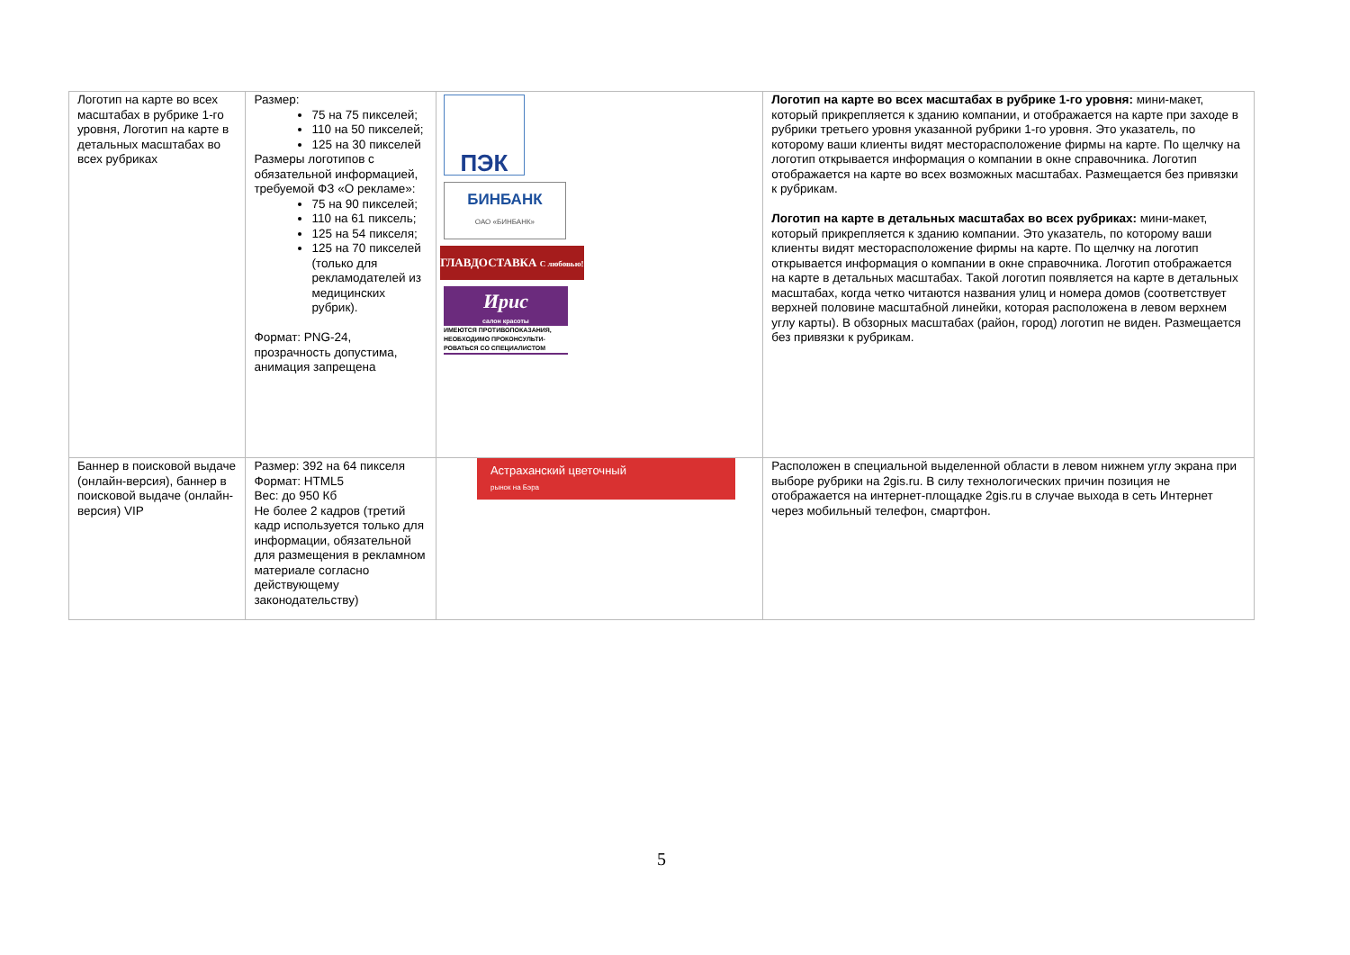| Логотип на карте во всех масштабах в рубрике 1-го уровня, Логотип на карте в детальных масштабах во всех рубриках | Размер: 75 на 75 пикселей; 110 на 50 пикселей; 125 на 30 пикселей Размеры логотипов с обязательной информацией, требуемой ФЗ «О рекламе»: 75 на 90 пикселей; 110 на 61 пиксель; 125 на 54 пикселя; 125 на 70 пикселей (только для рекламодателей из медицинских рубрик). Формат: PNG-24, прозрачность допустима, анимация запрещена | ПЭК БИНБАНК ОАО «БИНБАНК» ГЛАВДОСТАВКА С любовью! Ирис салон красоты ИМЕЮТСЯ ПРОТИВОПОКАЗАНИЯ, НЕОБХОДИМО ПРОКОНСУЛЬТИ-РОВАТЬСЯ СО СПЕЦИАЛИСТОМ | Логотип на карте во всех масштабах в рубрике 1-го уровня: мини-макет, который прикрепляется к зданию компании, и отображается на карте при заходе в рубрики третьего уровня указанной рубрики 1-го уровня. Это указатель, по которому ваши клиенты видят месторасположение фирмы на карте. По щелчку на логотип открывается информация о компании в окне справочника. Логотип отображается на карте во всех возможных масштабах. Размещается без привязки к рубрикам. Логотип на карте в детальных масштабах во всех рубриках: мини-макет, который прикрепляется к зданию компании. Это указатель, по которому ваши клиенты видят месторасположение фирмы на карте. По щелчку на логотип открывается информация о компании в окне справочника. Логотип отображается на карте в детальных масштабах. Такой логотип появляется на карте в детальных масштабах, когда четко читаются названия улиц и номера домов (соответствует верхней половине масштабной линейки, которая расположена в левом верхнем углу карты). В обзорных масштабах (район, город) логотип не виден. Размещается без привязки к рубрикам. |
| Баннер в поисковой выдаче (онлайн-версия), баннер в поисковой выдаче (онлайн-версия) VIP | Размер: 392 на 64 пикселя Формат: HTML5 Вес: до 950 Кб Не более 2 кадров (третий кадр используется только для информации, обязательной для размещения в рекламном материале согласно действующему законодательству) | Астраханский цветочный рынок на Бэра | Расположен в специальной выделенной области в левом нижнем углу экрана при выборе рубрики на 2gis.ru. В силу технологических причин позиция не отображается на интернет-площадке 2gis.ru в случае выхода в сеть Интернет через мобильный телефон, смартфон. |
5